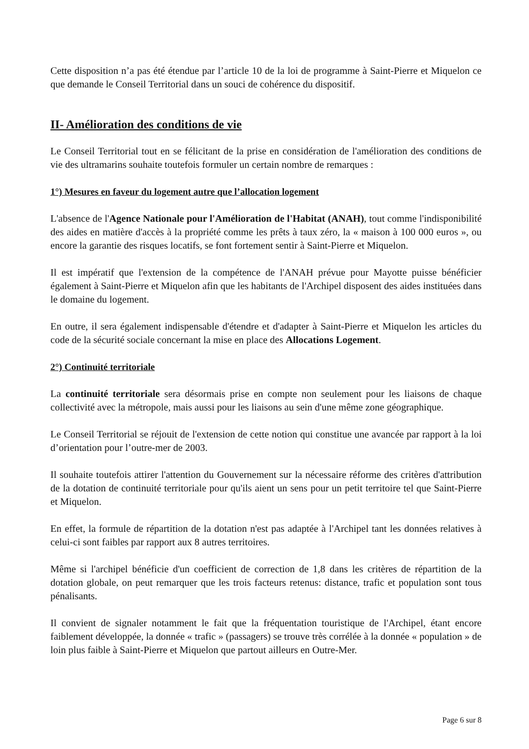Cette disposition n’a pas été étendue par l’article 10 de la loi de programme à Saint-Pierre et Miquelon ce que demande le Conseil Territorial dans un souci de cohérence du dispositif.
II- Amélioration des conditions de vie
Le Conseil Territorial tout en se félicitant de la prise en considération de l'amélioration des conditions de vie des ultramarins souhaite toutefois formuler un certain nombre de remarques :
1°) Mesures en faveur du logement autre que l’allocation logement
L'absence de l'Agence Nationale pour l'Amélioration de l'Habitat (ANAH), tout comme l'indisponibilité des aides en matière d'accès à la propriété comme les prêts à taux zéro, la « maison à 100 000 euros », ou encore la garantie des risques locatifs, se font fortement sentir à Saint-Pierre et Miquelon.
Il est impératif que l'extension de la compétence de l'ANAH prévue pour Mayotte puisse bénéficier également à Saint-Pierre et Miquelon afin que les habitants de l'Archipel disposent des aides instituées dans le domaine du logement.
En outre, il sera également indispensable d'étendre et d'adapter à Saint-Pierre et Miquelon les articles du code de la sécurité sociale concernant la mise en place des Allocations Logement.
2°) Continuité territoriale
La continuité territoriale sera désormais prise en compte non seulement pour les liaisons de chaque collectivité avec la métropole, mais aussi pour les liaisons au sein d'une même zone géographique.
Le Conseil Territorial se réjouit de l'extension de cette notion qui constitue une avancée par rapport à la loi d’orientation pour l’outre-mer de 2003.
Il souhaite toutefois attirer l'attention du Gouvernement sur la nécessaire réforme des critères d'attribution de la dotation de continuité territoriale pour qu'ils aient un sens pour un petit territoire tel que Saint-Pierre et Miquelon.
En effet, la formule de répartition de la dotation n'est pas adaptée à l'Archipel tant les données relatives à celui-ci sont faibles par rapport aux 8 autres territoires.
Même si l'archipel bénéficie d'un coefficient de correction de 1,8 dans les critères de répartition de la dotation globale, on peut remarquer que les trois facteurs retenus: distance, trafic et population sont tous pénalisants.
Il convient de signaler notamment le fait que la fréquentation touristique de l'Archipel, étant encore faiblement développée, la donnée « trafic » (passagers) se trouve très corrélée à la donnée « population » de loin plus faible à Saint-Pierre et Miquelon que partout ailleurs en Outre-Mer.
Page 6 sur 8